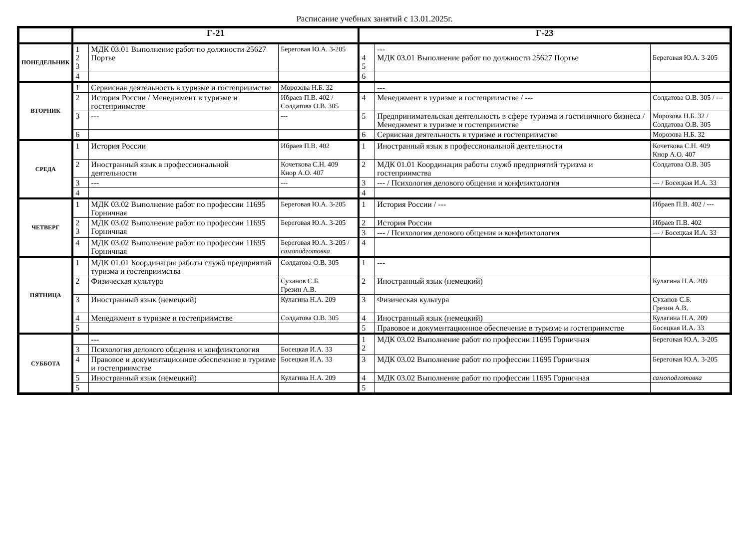Расписание учебных занятий с 13.01.2025г.
| | Г-21 | | | Г-23 | | |
| --- | --- | --- | --- | --- | --- | --- |
| ПОНЕДЕЛЬНИК | 1 2 3 | МДК 03.01 Выполнение работ по должности 25627 Портье | Береговая Ю.А. 3-205 | 4 5 | --- МДК 03.01 Выполнение работ по должности 25627 Портье | Береговая Ю.А. 3-205 |
| | 4 | | | 6 | | |
| ВТОРНИК | 1 | Сервисная деятельность в туризме и гостеприимстве | Морозова Н.Б. 32 | | --- | |
| | 2 | История России / Менеджмент в туризме и гостеприимстве | Ибраев П.В. 402 / Солдатова О.В. 305 | 4 | Менеджмент в туризме и гостеприимстве / --- | Солдатова О.В. 305 / --- |
| | 3 | --- | --- | 5 | Предпринимательская деятельность в сфере туризма и гостиничного бизнеса / Менеджмент в туризме и гостеприимстве | Морозова Н.Б. 32 / Солдатова О.В. 305 |
| | 6 | | | 6 | Сервисная деятельность в туризме и гостеприимстве | Морозова Н.Б. 32 |
| СРЕДА | 1 | История России | Ибраев П.В. 402 | 1 | Иностранный язык в профессиональной деятельности | Кочеткова С.Н. 409 Кнор А.О. 407 |
| | 2 | Иностранный язык в профессиональной деятельности | Кочеткова С.Н. 409 Кнор А.О. 407 | 2 | МДК 01.01 Координация работы служб предприятий туризма и гостеприимства | Солдатова О.В. 305 |
| | 3 | --- | --- | 3 | --- / Психология делового общения и конфликтология | --- / Босецкая И.А. 33 |
| | 4 | | | 4 | | |
| ЧЕТВЕРГ | 1 | МДК 03.02 Выполнение работ по профессии 11695 Горничная | Береговая Ю.А. 3-205 | 1 | История России / --- | Ибраев П.В. 402 / --- |
| | 2 3 | МДК 03.02 Выполнение работ по профессии 11695 Горничная | Береговая Ю.А. 3-205 | 2 | История России | Ибраев П.В. 402 |
| | | | | 3 | --- / Психология делового общения и конфликтология | --- / Босецкая И.А. 33 |
| | 4 | МДК 03.02 Выполнение работ по профессии 11695 Горничная | Береговая Ю.А. 3-205 / самоподготовка | 4 | | |
| ПЯТНИЦА | 1 | МДК 01.01 Координация работы служб предприятий туризма и гостеприимства | Солдатова О.В. 305 | 1 | --- | |
| | 2 | Физическая культура | Суханов С.Б. Грезин А.В. | 2 | Иностранный язык (немецкий) | Кулагина Н.А. 209 |
| | 3 | Иностранный язык (немецкий) | Кулагина Н.А. 209 | 3 | Физическая культура | Суханов С.Б. Грезин А.В. |
| | 4 | Менеджмент в туризме и гостеприимстве | Солдатова О.В. 305 | 4 | Иностранный язык (немецкий) | Кулагина Н.А. 209 |
| | 5 | | | 5 | Правовое и документационное обеспечение в туризме и гостеприимстве | Босецкая И.А. 33 |
| СУББОТА | | --- | | 1 2 | МДК 03.02 Выполнение работ по профессии 11695 Горничная | Береговая Ю.А. 3-205 |
| | 3 | Психология делового общения и конфликтология | Босецкая И.А. 33 | | | |
| | 4 | Правовое и документационное обеспечение в туризме и гостеприимстве | Босецкая И.А. 33 | 3 | МДК 03.02 Выполнение работ по профессии 11695 Горничная | Береговая Ю.А. 3-205 |
| | 5 | Иностранный язык (немецкий) | Кулагина Н.А. 209 | 4 | МДК 03.02 Выполнение работ по профессии 11695 Горничная | самоподготовка |
| | 5 | | | 5 | | |